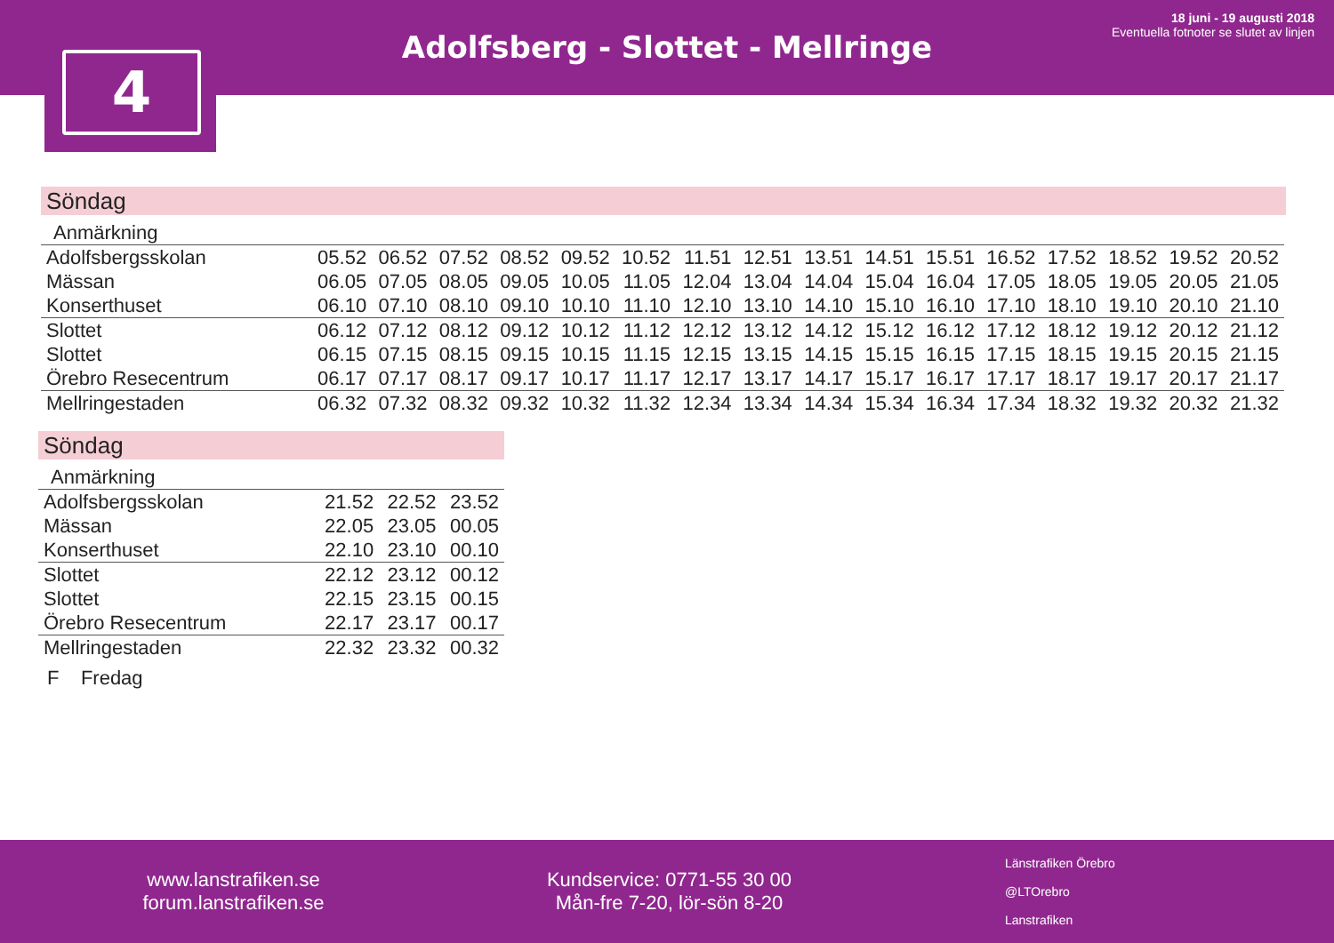4
Adolfsberg - Slottet - Mellringe
18 juni - 19 augusti 2018
Eventuella fotnoter se slutet av linjen
Söndag
| Anmärkning | | | | | | | | | | | | | | | | |
| Adolfsbergsskolan | 05.52 | 06.52 | 07.52 | 08.52 | 09.52 | 10.52 | 11.51 | 12.51 | 13.51 | 14.51 | 15.51 | 16.52 | 17.52 | 18.52 | 19.52 | 20.52 |
| Mässan | 06.05 | 07.05 | 08.05 | 09.05 | 10.05 | 11.05 | 12.04 | 13.04 | 14.04 | 15.04 | 16.04 | 17.05 | 18.05 | 19.05 | 20.05 | 21.05 |
| Konserthuset | 06.10 | 07.10 | 08.10 | 09.10 | 10.10 | 11.10 | 12.10 | 13.10 | 14.10 | 15.10 | 16.10 | 17.10 | 18.10 | 19.10 | 20.10 | 21.10 |
| Slottet | 06.12 | 07.12 | 08.12 | 09.12 | 10.12 | 11.12 | 12.12 | 13.12 | 14.12 | 15.12 | 16.12 | 17.12 | 18.12 | 19.12 | 20.12 | 21.12 |
| Slottet | 06.15 | 07.15 | 08.15 | 09.15 | 10.15 | 11.15 | 12.15 | 13.15 | 14.15 | 15.15 | 16.15 | 17.15 | 18.15 | 19.15 | 20.15 | 21.15 |
| Örebro Resecentrum | 06.17 | 07.17 | 08.17 | 09.17 | 10.17 | 11.17 | 12.17 | 13.17 | 14.17 | 15.17 | 16.17 | 17.17 | 18.17 | 19.17 | 20.17 | 21.17 |
| Mellringestaden | 06.32 | 07.32 | 08.32 | 09.32 | 10.32 | 11.32 | 12.34 | 13.34 | 14.34 | 15.34 | 16.34 | 17.34 | 18.32 | 19.32 | 20.32 | 21.32 |
Söndag
| Anmärkning | | | |
| Adolfsbergsskolan | 21.52 | 22.52 | 23.52 |
| Mässan | 22.05 | 23.05 | 00.05 |
| Konserthuset | 22.10 | 23.10 | 00.10 |
| Slottet | 22.12 | 23.12 | 00.12 |
| Slottet | 22.15 | 23.15 | 00.15 |
| Örebro Resecentrum | 22.17 | 23.17 | 00.17 |
| Mellringestaden | 22.32 | 23.32 | 00.32 |
F Fredag
www.lanstrafiken.se
forum.lanstrafiken.se
Kundservice: 0771-55 30 00
Mån-fre 7-20, lör-sön 8-20
Länstrafiken Örebro
@LTOrebro
Lanstrafiken